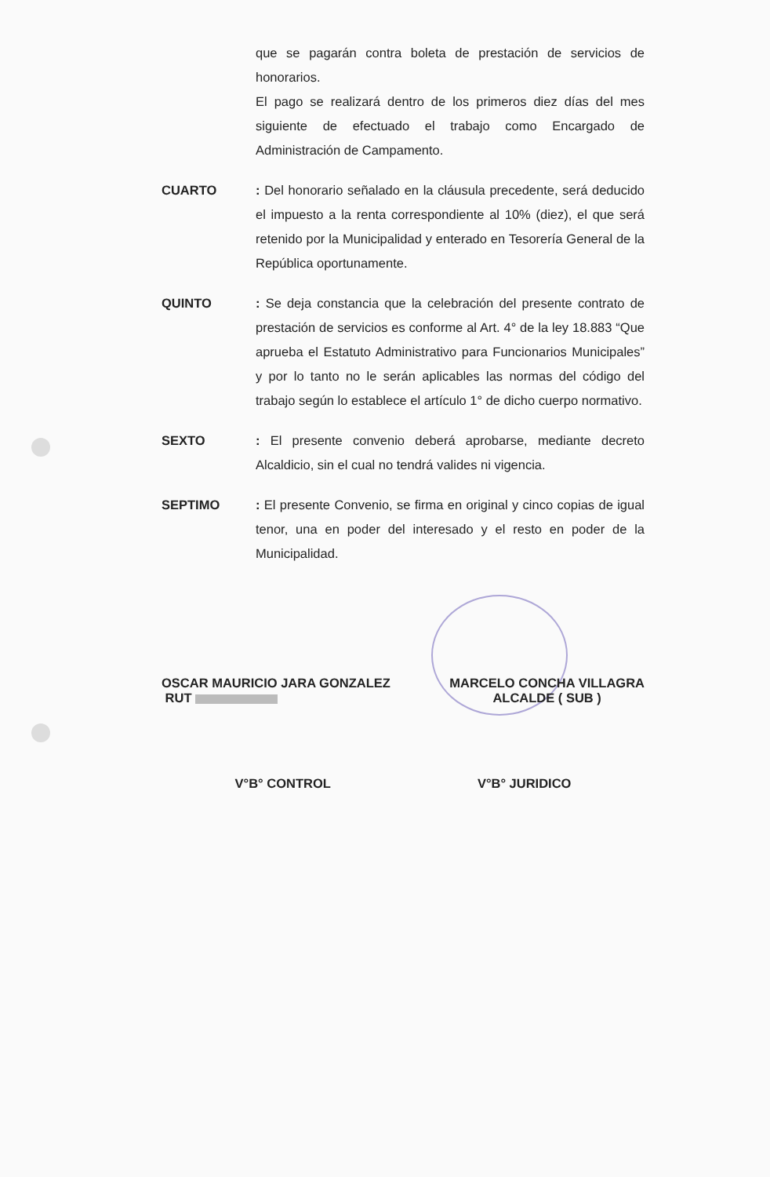que se pagarán contra boleta de prestación de servicios de honorarios.
El pago se realizará dentro de los primeros diez días del mes siguiente de efectuado el trabajo como Encargado de Administración de Campamento.
CUARTO : Del honorario señalado en la cláusula precedente, será deducido el impuesto a la renta correspondiente al 10% (diez), el que será retenido por la Municipalidad y enterado en Tesorería General de la República oportunamente.
QUINTO : Se deja constancia que la celebración del presente contrato de prestación de servicios es conforme al Art. 4° de la ley 18.883 “Que aprueba el Estatuto Administrativo para Funcionarios Municipales” y por lo tanto no le serán aplicables las normas del código del trabajo según lo establece el artículo 1° de dicho cuerpo normativo.
SEXTO : El presente convenio deberá aprobarse, mediante decreto Alcaldicio, sin el cual no tendrá valides ni vigencia.
SEPTIMO : El presente Convenio, se firma en original y cinco copias de igual tenor, una en poder del interesado y el resto en poder de la Municipalidad.
OSCAR MAURICIO JARA GONZALEZ
RUT
MARCELO CONCHA VILLAGRA
ALCALDE ( SUB )
V°B° CONTROL V°B° JURIDICO